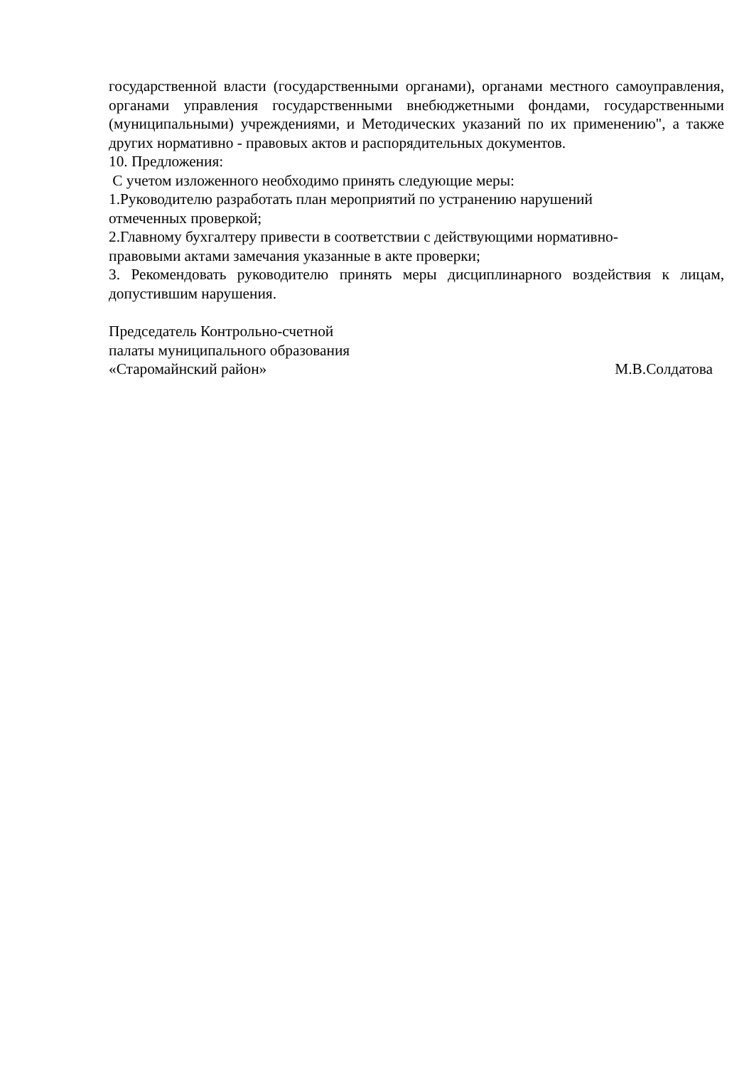государственной власти (государственными органами), органами местного самоуправления, органами управления государственными внебюджетными фондами, государственными (муниципальными) учреждениями, и Методических указаний по их применению", а также других нормативно - правовых актов и распорядительных документов.
10. Предложения:
С учетом изложенного необходимо принять следующие меры:
1.Руководителю разработать план мероприятий по устранению нарушений
отмеченных проверкой;
2.Главному бухгалтеру привести в соответствии с действующими нормативно-
правовыми актами замечания указанные в акте проверки;
3. Рекомендовать руководителю принять меры дисциплинарного воздействия к лицам, допустившим нарушения.
Председатель Контрольно-счетной
палаты муниципального образования
«Старомайнский район» М.В.Солдатова